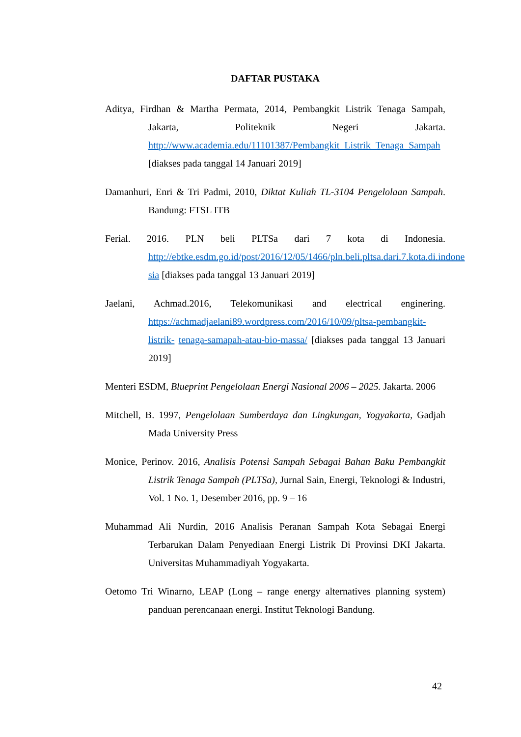DAFTAR PUSTAKA
Aditya, Firdhan & Martha Permata, 2014, Pembangkit Listrik Tenaga Sampah, Jakarta, Politeknik Negeri Jakarta. http://www.academia.edu/11101387/Pembangkit_Listrik_Tenaga_Sampah [diakses pada tanggal 14 Januari 2019]
Damanhuri, Enri & Tri Padmi, 2010, Diktat Kuliah TL-3104 Pengelolaan Sampah. Bandung: FTSL ITB
Ferial. 2016. PLN beli PLTSa dari 7 kota di Indonesia. http://ebtke.esdm.go.id/post/2016/12/05/1466/pln.beli.pltsa.dari.7.kota.di.indone sia [diakses pada tanggal 13 Januari 2019]
Jaelani, Achmad.2016, Telekomunikasi and electrical enginering. https://achmadjaelani89.wordpress.com/2016/10/09/pltsa-pembangkit-listrik- tenaga-samapah-atau-bio-massa/ [diakses pada tanggal 13 Januari 2019]
Menteri ESDM, Blueprint Pengelolaan Energi Nasional 2006 – 2025. Jakarta. 2006
Mitchell, B. 1997, Pengelolaan Sumberdaya dan Lingkungan, Yogyakarta, Gadjah Mada University Press
Monice, Perinov. 2016, Analisis Potensi Sampah Sebagai Bahan Baku Pembangkit Listrik Tenaga Sampah (PLTSa), Jurnal Sain, Energi, Teknologi & Industri, Vol. 1 No. 1, Desember 2016, pp. 9 – 16
Muhammad Ali Nurdin, 2016 Analisis Peranan Sampah Kota Sebagai Energi Terbarukan Dalam Penyediaan Energi Listrik Di Provinsi DKI Jakarta. Universitas Muhammadiyah Yogyakarta.
Oetomo Tri Winarno, LEAP (Long – range energy alternatives planning system) panduan perencanaan energi. Institut Teknologi Bandung.
42